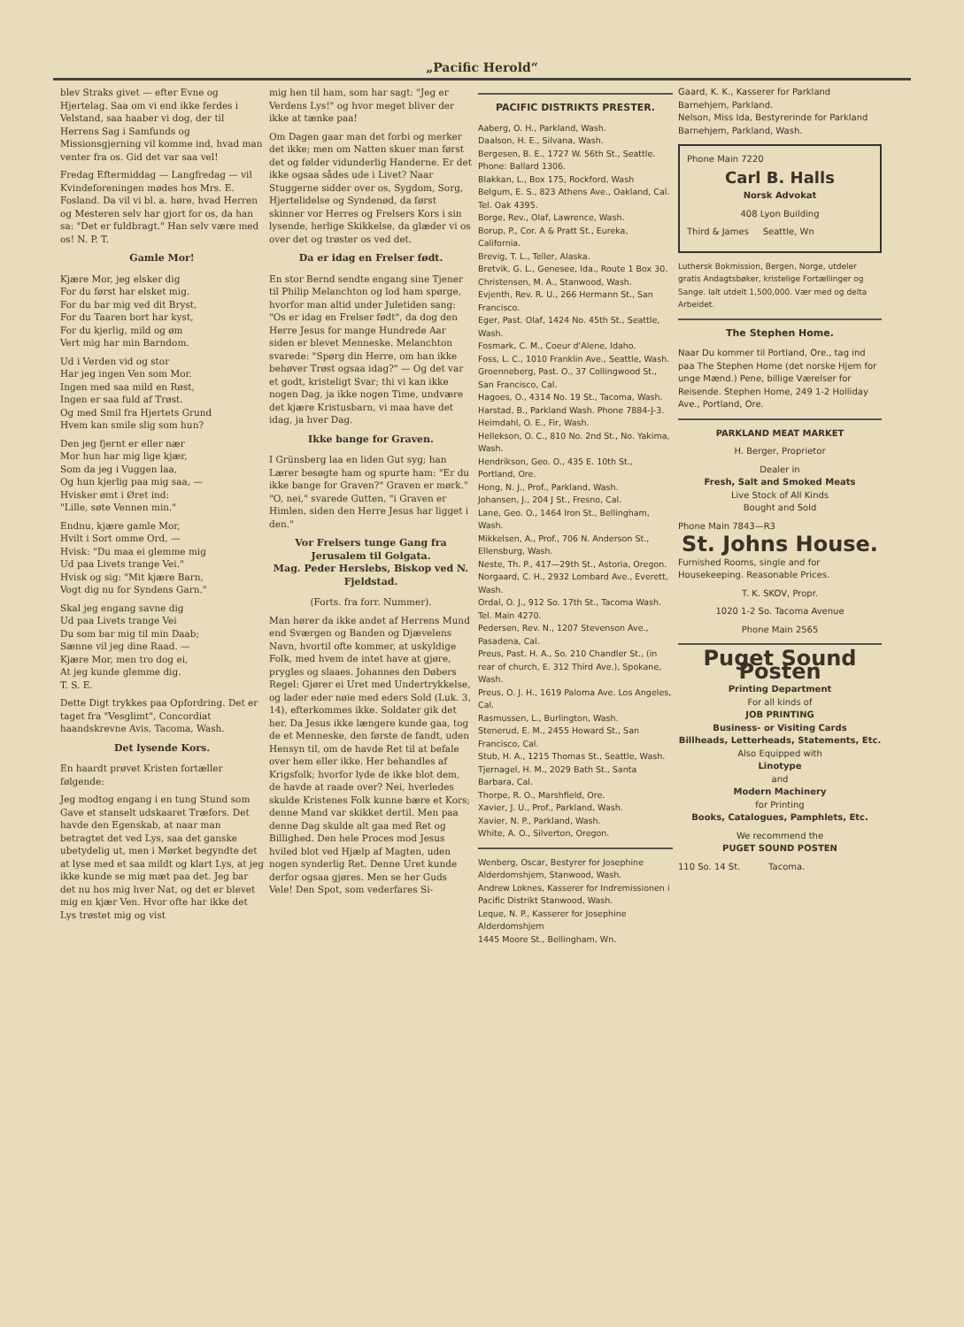„Pacific Herold“
blev Straks givet — efter Evne og Hjertelag. Saa om vi end ikke ferdes i Velstand, saa haaber vi dog, der til Herrens Sag i Samfunds og Missionsgjerning vil komme ind, hvad man venter fra os. Gid det var saa vel!
Fredag Eftermiddag — Langfredag — vil Kvindeforeningen mødes hos Mrs. E. Fosland. Da vil vi bl. a. høre, hvad Herren og Mesteren selv har gjort for os, da han sa: "Det er fuldbragt." Han selv være med os! N. P. T.
Gamle Mor!
Kjære Mor, jeg elsker dig
For du først har elsket mig.
For du bar mig ved dit Bryst,
For du Taaren bort har kyst,
For du kjerlig, mild og øm
Vert mig har min Barndom.
Ud i Verden vid og stor
Har jeg ingen Ven som Mor.
Ingen med saa mild en Røst,
Ingen er saa fuld af Trøst.
Og med Smil fra Hjertets Grund
Hvem kan smile slig som hun?
Den jeg fjernt er eller nær
Mor hun har mig lige kjær,
Som da jeg i Vuggen laa,
Og hun kjerlig paa mig saa, —
Hvisker ømt i Øret ind:
"Lille, søte Vennen min."
Endnu, kjære gamle Mor,
Hvilt i Sort omme Ord, —
Hvisk: "Du maa ei glemme mig
Ud paa Livets trange Vei."
Hvisk og sig: "Mit kjære Barn,
Vogt dig nu for Syndens Garn."
Skal jeg engang savne dig
Ud paa Livets trange Vei
Du som bar mig til min Daab;
Sænne vil jeg dine Raad. —
Kjære Mor, men tro dog ei,
At jeg kunde glemme dig.
T. S. E.
Dette Digt trykkes paa Opfordring. Det er taget fra "Vesglimt", Concordiat haandskrevne Avis, Tacoma, Wash.
Det lysende Kors.
En haardt prøvet Kristen fortæller følgende:
Jeg modtog engang i en tung Stund som Gave et stanselt udskaaret Træfors. Det havde den Egenskab, at naar man betragtet det ved Lys, saa det ganske ubetydelig ut, men i Mørket begyndte det at lyse med et saa mildt og klart Lys, at jeg ikke kunde se mig mæt paa det. Jeg bar det nu hos mig hver Nat, og det er blevet mig en kjær Ven. Hvor ofte har ikke det Lys trøstet mig og vist
mig hen til ham, som har sagt: "Jeg er Verdens Lys!" og hvor meget bliver der ikke at tænke paa!
Om Dagen gaar man det forbi og merker det ikke; men om Natten skuer man først det og følder vidunderlig Handerne. Er det ikke ogsaa sådes ude i Livet? Naar Stuggerne sidder over os, Sygdom, Sorg, Hjertelidelse og Syndenød, da først skinner vor Herres og Frelsers Kors i sin lysende, herlige Skikkelse, da glæder vi os over det og trøster os ved det.
Da er idag en Frelser født.
En stor Bernd sendte engang sine Tjener til Philip Melanchton og lod ham spørge, hvorfor man altid under Juletiden sang: "Os er idag en Frelser født", da dog den Herre Jesus for mange Hundrede Aar siden er blevet Menneske. Melanchton svarede: "Spørg din Herre, om han ikke behøver Trøst ogsaa idag?" — Og det var et godt, kristeligt Svar; thi vi kan ikke nogen Dag, ja ikke nogen Time, undvære det kjære Kristusbarn, vi maa have det idag, ja hver Dag.
Ikke bange for Graven.
I Grünsberg laa en liden Gut syg; han Lærer besøgte ham og spurte ham: "Er du ikke bange for Graven?" Graven er mørk." "O, nei," svarede Gutten, "i Graven er Himlen, siden den Herre Jesus har ligget i den."
Vor Frelsers tunge Gang fra Jerusalem til Golgata.
Mag. Peder Herslebs, Biskop ved N. Fjeldstad.
(Forts. fra forr. Nummer).
Man hører da ikke andet af Herrens Mund end Sværgen og Banden og Djævelens Navn, hvortil ofte kommer, at uskyldige Folk, med hvem de intet have at gjøre, prygles og slaaes. Johannes den Døbers Regel: Gjører ei Uret med Undertrykkelse, og lader eder nøie med eders Sold (Luk. 3, 14), efterkommes ikke. Soldater gik det her. Da Jesus ikke længere kunde gaa, tog de et Menneske, den første de fandt, uden Hensyn til, om de havde Ret til at befale over hem eller ikke. Her behandles af Krigsfolk; hvorfor lyde de ikke blot dem, de havde at raade over? Nei, hverledes skulde Kristenes Folk kunne bære et Kors; denne Mand var skikket dertil. Men paa denne Dag skulde alt gaa med Ret og Billighed. Den hele Proces mod Jesus hviled blot ved Hjælp af Magten, uden nogen synderlig Ret. Denne Uret kunde derfor ogsaa gjøres. Men se her Guds Vele! Den Spot, som vederfares Si-
PACIFIC DISTRIKTS PRESTER.
Aaberg, O. H., Parkland, Wash.
Daalson, H. E., Silvana, Wash.
Bergesen, B. E., 1727 W. 56th St., Seattle. Phone: Ballard 1306.
Blakkan, L., Box 175, Rockford, Wash
Belgum, E. S., 823 Athens Ave., Oakland, Cal. Tel. Oak 4395.
Borge, Rev., Olaf, Lawrence, Wash.
Borup, P., Cor. A & Pratt St., Eureka, California.
Brevig, T. L., Teller, Alaska.
Bretvik, G. L., Genesee, Ida., Route 1 Box 30.
Christensen, M. A., Stanwood, Wash.
Evjenth, Rev. R. U., 266 Hermann St., San Francisco.
Eger, Past. Olaf, 1424 No. 45th St., Seattle, Wash.
Fosmark, C. M., Coeur d'Alene, Idaho.
Foss, L. C., 1010 Franklin Ave., Seattle, Wash.
Groenneberg, Past. O., 37 Collingwood St., San Francisco, Cal.
Hagoes, O., 4314 No. 19 St., Tacoma, Wash.
Harstad, B., Parkland Wash. Phone 7884-J-3.
Heimdahl, O. E., Fir, Wash.
Hellekson, O. C., 810 No. 2nd St., No. Yakima, Wash.
Hendrikson, Geo. O., 435 E. 10th St., Portland, Ore.
Hong, N. J., Prof., Parkland, Wash.
Johansen, J., 204 J St., Fresno, Cal.
Lane, Geo. O., 1464 Iron St., Bellingham, Wash.
Mikkelsen, A., Prof., 706 N. Anderson St., Ellensburg, Wash.
Neste, Th. P., 417—29th St., Astoria, Oregon.
Norgaard, C. H., 2932 Lombard Ave., Everett, Wash.
Ordal, O. J., 912 So. 17th St., Tacoma Wash. Tel. Main 4270.
Pedersen, Rev. N., 1207 Stevenson Ave., Pasadena, Cal.
Preus, Past. H. A., So. 210 Chandler St., (in rear of church, E. 312 Third Ave.), Spokane, Wash.
Preus, O. J. H., 1619 Paloma Ave. Los Angeles, Cal.
Rasmussen, L., Burlington, Wash.
Stenerud, E. M., 2455 Howard St., San Francisco, Cal.
Stub, H. A., 1215 Thomas St., Seattle, Wash.
Tjernagel, H. M., 2029 Bath St., Santa Barbara, Cal.
Thorpe, R. O., Marshfield, Ore.
Xavier, J. U., Prof., Parkland, Wash.
Xavier, N. P., Parkland, Wash.
White, A. O., Silverton, Oregon.
Wenberg, Oscar, Bestyrer for Josephine Alderdomshjem, Stanwood, Wash.
Andrew Loknes, Kasserer for Indremissionen i Pacific Distrikt Stanwood, Wash.
Leque, N. P., Kasserer for Josephine Alderdomshjem
1445 Moore St., Bellingham, Wn.
Gaard, K. K., Kasserer for Parkland Barnehjem, Parkland.
Nelson, Miss Ida, Bestyrerinde for Parkland Barnehjem, Parkland, Wash.
Phone Main 7220
Carl B. Halls
Norsk Advokat
408 Lyon Building
Third & James Seattle, Wn
Luthersk Bokmission, Bergen, Norge, utdeler gratis Andagtsbøker, kristelige Fortællinger og Sange. Ialt utdelt 1,500,000. Vær med og delta Arbeidet.
The Stephen Home.
Naar Du kommer til Portland, Ore., tag ind paa The Stephen Home (det norske Hjem for unge Mænd.) Pene, billige Værelser for Reisende. Stephen Home, 249 1-2 Holliday Ave., Portland, Ore.
PARKLAND MEAT MARKET
H. Berger, Proprietor
Dealer in
Fresh, Salt and Smoked Meats
Live Stock of All Kinds
Bought and Sold
Phone Main 7843—R3
St. Johns House.
Furnished Rooms, single and for Housekeeping. Reasonable Prices.
T. K. SKOV, Propr.
1020 1-2 So. Tacoma Avenue
Phone Main 2565
Puget Sound Posten
Printing Department
For all kinds of
JOB PRINTING
Business- or Visiting Cards
Billheads, Letterheads, Statements, Etc.
Also Equipped with
Linotype
and
Modern Machinery
for Printing
Books, Catalogues, Pamphlets, Etc.
We recommend the
PUGET SOUND POSTEN
110 So. 14 St. Tacoma.